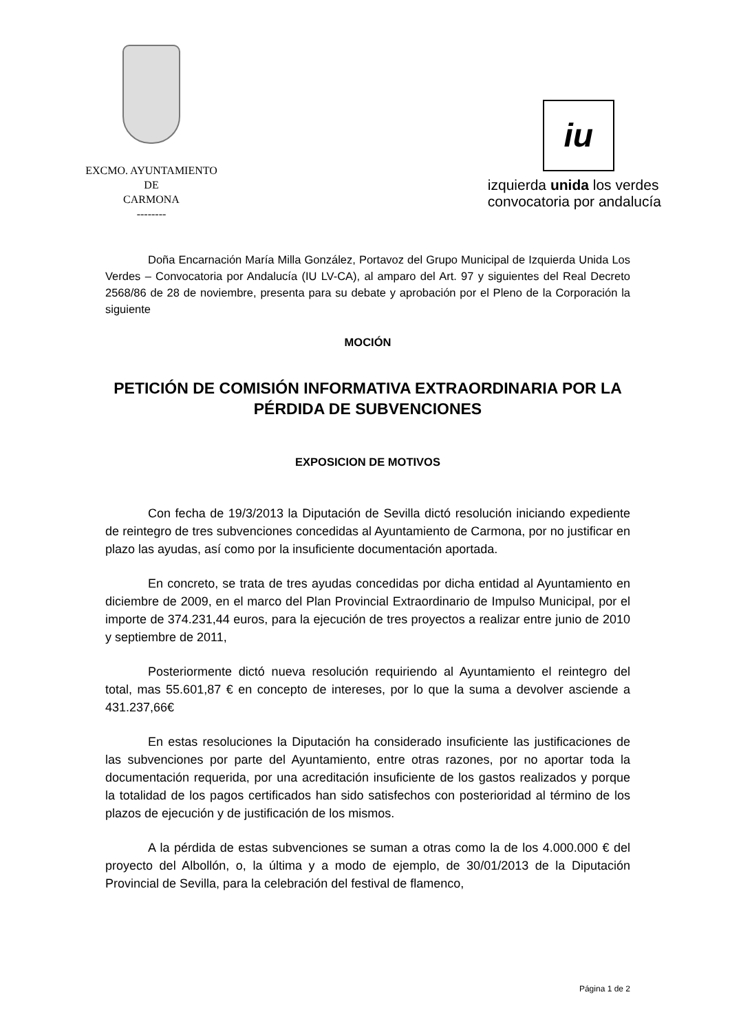EXCMO. AYUNTAMIENTO
DE
CARMONA
--------
iu
izquierda unida los verdes
convocatoria por andalucía
Doña Encarnación María Milla González, Portavoz del Grupo Municipal de Izquierda Unida Los Verdes – Convocatoria por Andalucía (IU LV-CA), al amparo del Art. 97 y siguientes del Real Decreto 2568/86 de 28 de noviembre, presenta para su debate y aprobación por el Pleno de la Corporación la siguiente
MOCIÓN
PETICIÓN DE COMISIÓN INFORMATIVA EXTRAORDINARIA POR LA PÉRDIDA DE SUBVENCIONES
EXPOSICION DE MOTIVOS
Con fecha de 19/3/2013 la Diputación de Sevilla dictó resolución iniciando expediente de reintegro de tres subvenciones concedidas al Ayuntamiento de Carmona, por no justificar en plazo las ayudas, así como por la insuficiente documentación aportada.
En concreto, se trata de tres ayudas concedidas por dicha entidad al Ayuntamiento en diciembre de 2009, en el marco del Plan Provincial Extraordinario de Impulso Municipal, por el importe de 374.231,44 euros, para la ejecución de tres proyectos a realizar entre junio de 2010 y septiembre de 2011,
Posteriormente dictó nueva resolución requiriendo al Ayuntamiento el reintegro del total, mas 55.601,87 € en concepto de intereses, por lo que la suma a devolver asciende a 431.237,66€
En estas resoluciones la Diputación ha considerado insuficiente las justificaciones de las subvenciones por parte del Ayuntamiento, entre otras razones, por no aportar toda la documentación requerida, por una acreditación insuficiente de los gastos realizados y porque la totalidad de los pagos certificados han sido satisfechos con posterioridad al término de los plazos de ejecución y de justificación de los mismos.
A la pérdida de estas subvenciones se suman a otras como la de los 4.000.000 € del proyecto del Albollón, o, la última y a modo de ejemplo, de 30/01/2013 de la Diputación Provincial de Sevilla, para la celebración del festival de flamenco,
Página 1 de 2